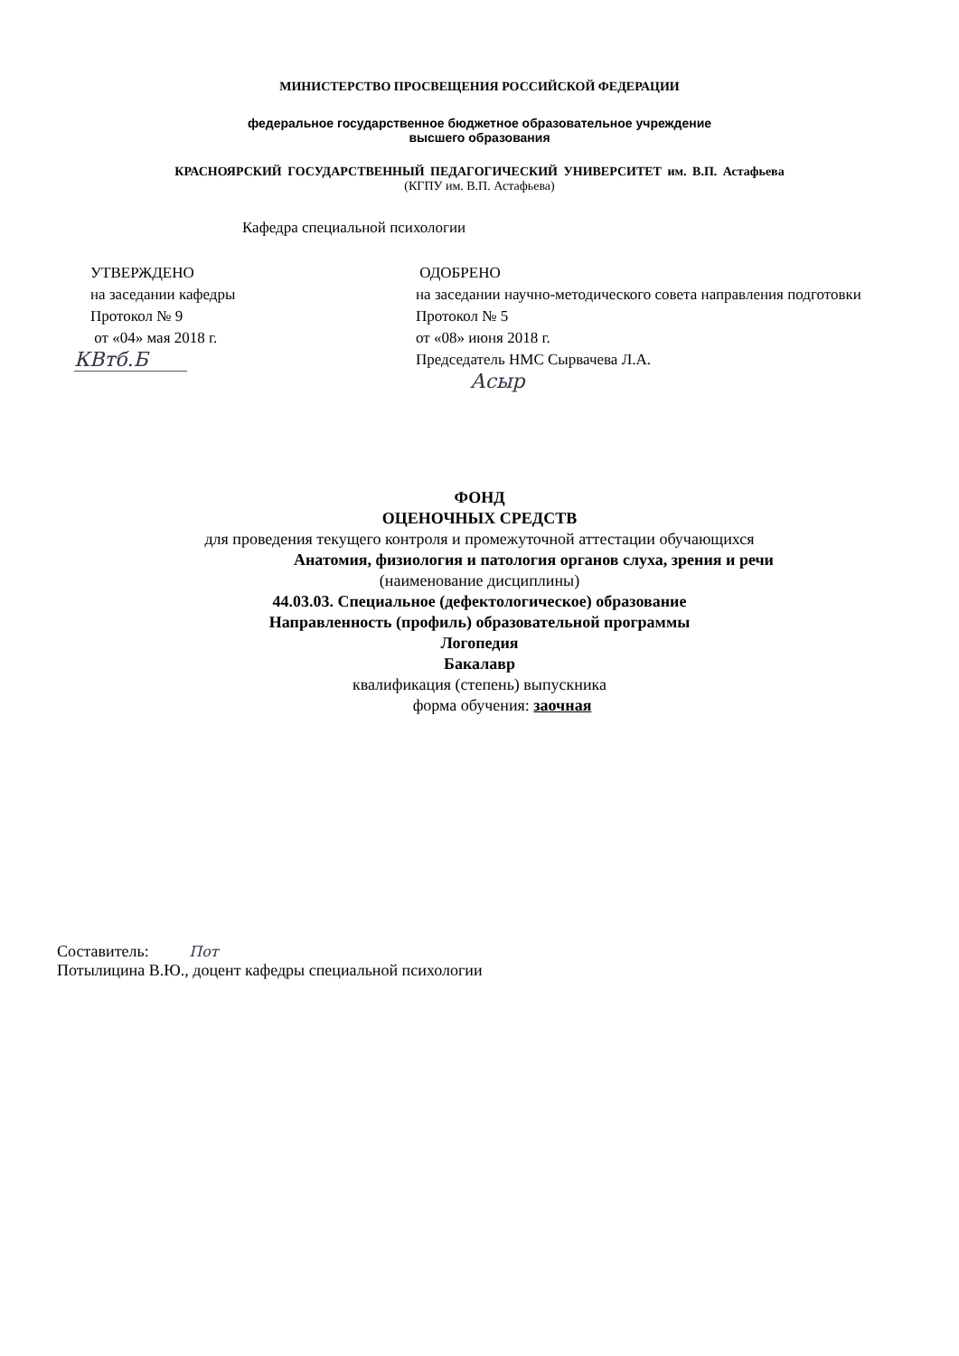МИНИСТЕРСТВО ПРОСВЕЩЕНИЯ РОССИЙСКОЙ ФЕДЕРАЦИИ
федеральное государственное бюджетное образовательное учреждение
высшего образования
КРАСНОЯРСКИЙ ГОСУДАРСТВЕННЫЙ ПЕДАГОГИЧЕСКИЙ УНИВЕРСИТЕТ им. В.П. Астафьева
(КГПУ им. В.П. Астафьева)
Кафедра специальной психологии
УТВЕРЖДЕНО
на заседании кафедры
Протокол № 9
от «04» мая 2018 г.
КВтб.Б
ОДОБРЕНО
на заседании научно-методического совета направления подготовки
Протокол № 5
от «08» июня 2018 г.
Председатель НМС Сырвачева Л.А.
Асыр
ФОНД
ОЦЕНОЧНЫХ СРЕДСТВ
для проведения текущего контроля и промежуточной аттестации обучающихся
Анатомия, физиология и патология органов слуха, зрения и речи
(наименование дисциплины)
44.03.03. Специальное (дефектологическое) образование
Направленность (профиль) образовательной программы
Логопедия
Бакалавр
квалификация (степень) выпускника
форма обучения: заочная
Составитель: Пот
Потылицина В.Ю., доцент кафедры специальной психологии